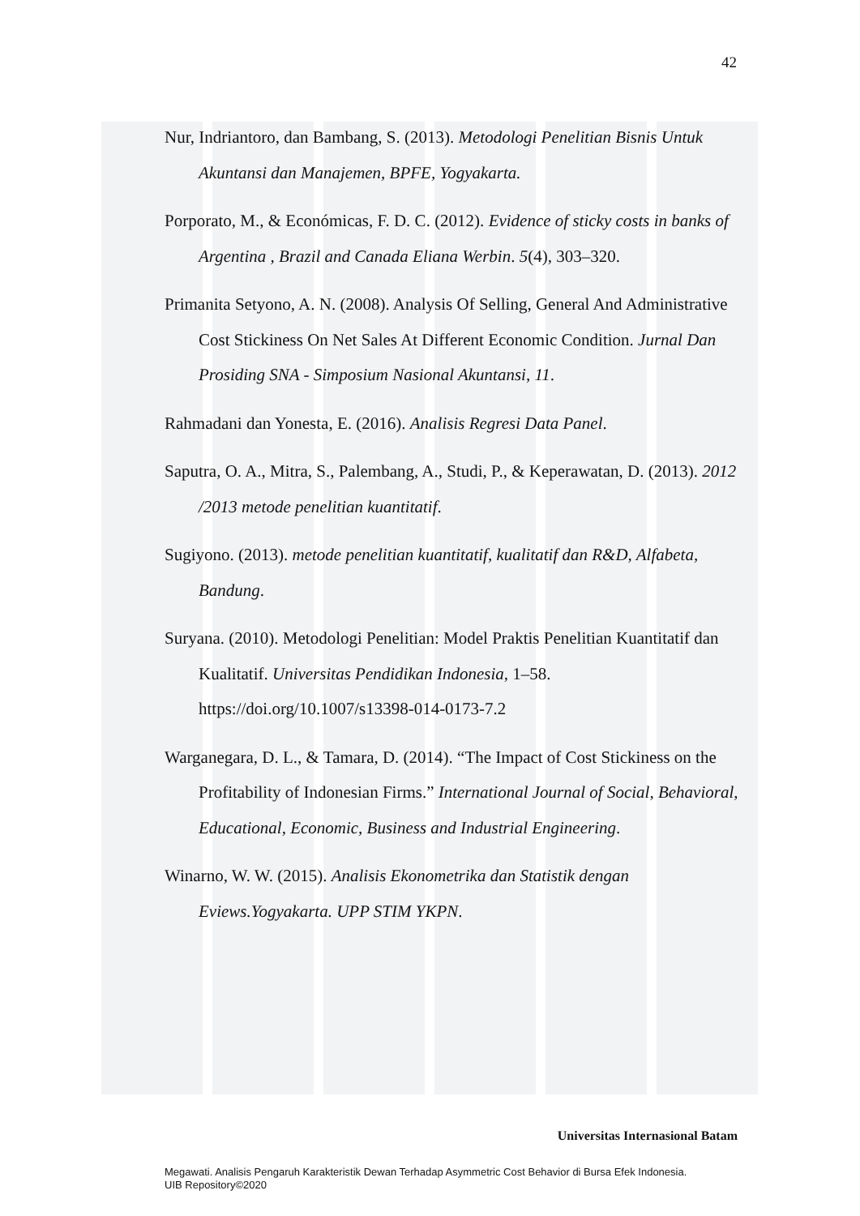42
Nur, Indriantoro, dan Bambang, S. (2013). Metodologi Penelitian Bisnis Untuk Akuntansi dan Manajemen, BPFE, Yogyakarta.
Porporato, M., & Económicas, F. D. C. (2012). Evidence of sticky costs in banks of Argentina , Brazil and Canada Eliana Werbin. 5(4), 303–320.
Primanita Setyono, A. N. (2008). Analysis Of Selling, General And Administrative Cost Stickiness On Net Sales At Different Economic Condition. Jurnal Dan Prosiding SNA - Simposium Nasional Akuntansi, 11.
Rahmadani dan Yonesta, E. (2016). Analisis Regresi Data Panel.
Saputra, O. A., Mitra, S., Palembang, A., Studi, P., & Keperawatan, D. (2013). 2012 /2013 metode penelitian kuantitatif.
Sugiyono. (2013). metode penelitian kuantitatif, kualitatif dan R&D, Alfabeta, Bandung.
Suryana. (2010). Metodologi Penelitian: Model Praktis Penelitian Kuantitatif dan Kualitatif. Universitas Pendidikan Indonesia, 1–58. https://doi.org/10.1007/s13398-014-0173-7.2
Warganegara, D. L., & Tamara, D. (2014). “The Impact of Cost Stickiness on the Profitability of Indonesian Firms.” International Journal of Social, Behavioral, Educational, Economic, Business and Industrial Engineering.
Winarno, W. W. (2015). Analisis Ekonometrika dan Statistik dengan Eviews.Yogyakarta. UPP STIM YKPN.
Universitas Internasional Batam
Megawati. Analisis Pengaruh Karakteristik Dewan Terhadap Asymmetric Cost Behavior di Bursa Efek Indonesia.
UIB Repository©2020